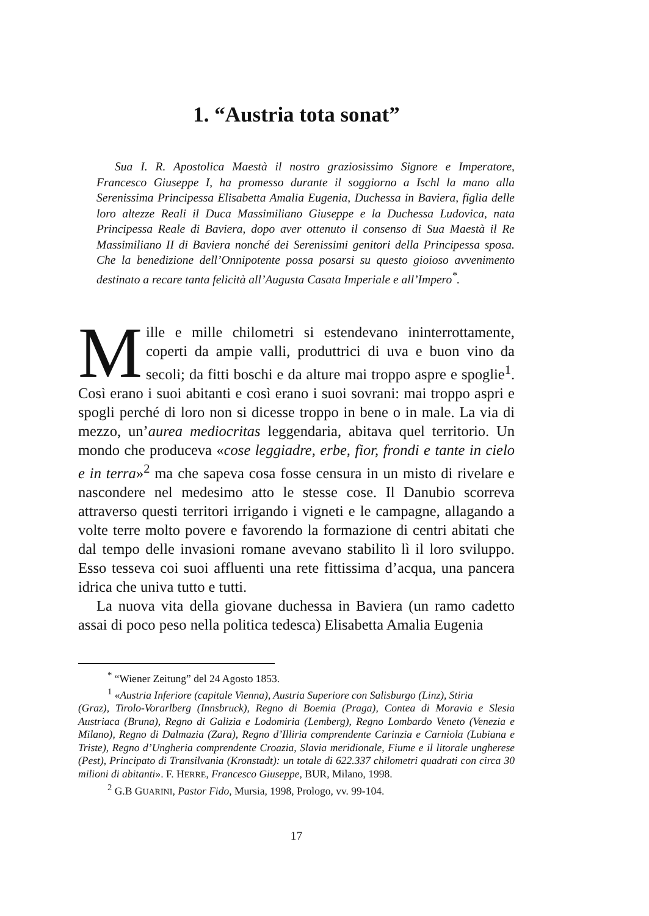1. “Austria tota sonat”
Sua I. R. Apostolica Maestà il nostro graziosissimo Signore e Imperatore, Francesco Giuseppe I, ha promesso durante il soggiorno a Ischl la mano alla Serenissima Principessa Elisabetta Amalia Eugenia, Duchessa in Baviera, figlia delle loro altezze Reali il Duca Massimiliano Giuseppe e la Duchessa Ludovica, nata Principessa Reale di Baviera, dopo aver ottenuto il consenso di Sua Maestà il Re Massimiliano II di Baviera nonché dei Serenissimi genitori della Principessa sposa. Che la benedizione dell’Onnipotente possa posarsi su questo gioioso avvenimento destinato a recare tanta felicità all’Augusta Casata Imperiale e all’Impero<sup>*</sup>.
Mille e mille chilometri si estendevano ininterrottamente, coperti da ampie valli, produttrici di uva e buon vino da secoli; da fitti boschi e da alture mai troppo aspre e spoglie<sup>1</sup>. Così erano i suoi abitanti e così erano i suoi sovrani: mai troppo aspri e spogli perché di loro non si dicesse troppo in bene o in male. La via di mezzo, un’aurea mediocritas leggendaria, abitava quel territorio. Un mondo che produceva «cose leggiadre, erbe, fior, frondi e tante in cielo e in terra»<sup>2</sup> ma che sapeva cosa fosse censura in un misto di rivelare e nascondere nel medesimo atto le stesse cose. Il Danubio scorreva attraverso questi territori irrigando i vigneti e le campagne, allagando a volte terre molto povere e favorendo la formazione di centri abitati che dal tempo delle invasioni romane avevano stabilito lì il loro sviluppo. Esso tesseva coi suoi affluenti una rete fittissima d’acqua, una pancera idrica che univa tutto e tutti.
La nuova vita della giovane duchessa in Baviera (un ramo cadetto assai di poco peso nella politica tedesca) Elisabetta Amalia Eugenia
<sup>*</sup> “Wiener Zeitung” del 24 Agosto 1853.
<sup>1</sup> «Austria Inferiore (capitale Vienna), Austria Superiore con Salisburgo (Linz), Stiria
(Graz), Tirolo-Vorarlberg (Innsbruck), Regno di Boemia (Praga), Contea di Moravia e Slesia Austriaca (Bruna), Regno di Galizia e Lodomiria (Lemberg), Regno Lombardo Veneto (Venezia e Milano), Regno di Dalmazia (Zara), Regno d’Illiria comprendente Carinzia e Carniola (Lubiana e Triste), Regno d’Ungheria comprendente Croazia, Slavia meridionale, Fiume e il litorale ungherese (Pest), Principato di Transilvania (Kronstadt): un totale di 622.337 chilometri quadrati con circa 30 milioni di abitanti». F. HERRE, Francesco Giuseppe, BUR, Milano, 1998.
<sup>2</sup> G.B GUARINI, Pastor Fido, Mursia, 1998, Prologo, vv. 99-104.
17